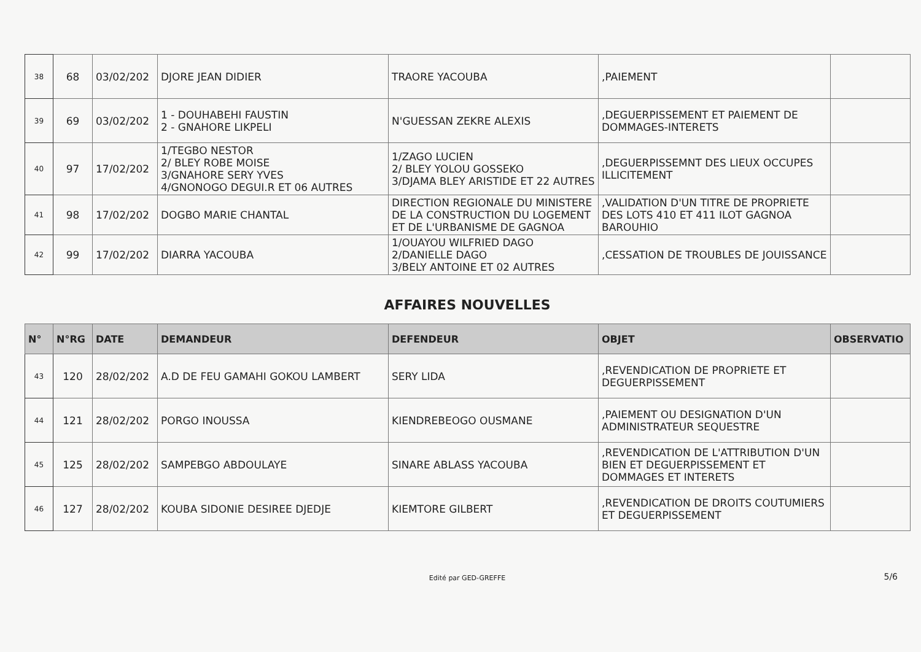| 38 | 68 | 03/02/202 | DJORE JEAN DIDIER | TRAORE YACOUBA | ,PAIEMENT | |
| 39 | 69 | 03/02/202 | 1 - DOUHABEHI FAUSTIN 2 - GNAHORE LIKPELI | N'GUESSAN ZEKRE ALEXIS | ,DEGUERPISSEMENT ET PAIEMENT DE DOMMAGES-INTERETS | |
| 40 | 97 | 17/02/202 | 1/TEGBO NESTOR 2/ BLEY ROBE MOISE 3/GNAHORE SERY YVES 4/GNONOGO DEGUI.R ET 06 AUTRES | 1/ZAGO LUCIEN 2/ BLEY YOLOU GOSSEKO 3/DJAMA BLEY ARISTIDE ET 22 AUTRES | ,DEGUERPISSEMNT DES LIEUX OCCUPES ILLICITEMENT | |
| 41 | 98 | 17/02/202 | DOGBO MARIE CHANTAL | DIRECTION REGIONALE DU MINISTERE DE LA CONSTRUCTION DU LOGEMENT ET DE L'URBANISME DE GAGNOA | ,VALIDATION D'UN TITRE DE PROPRIETE DES LOTS 410 ET 411 ILOT GAGNOA BAROUHIO | |
| 42 | 99 | 17/02/202 | DIARRA YACOUBA | 1/OUAYOU WILFRIED DAGO 2/DANIELLE DAGO 3/BELY ANTOINE ET 02 AUTRES | ,CESSATION DE TROUBLES DE JOUISSANCE | |
AFFAIRES NOUVELLES
| N° | N°RG | DATE | DEMANDEUR | DEFENDEUR | OBJET | OBSERVATIO |
| --- | --- | --- | --- | --- | --- | --- |
| 43 | 120 | 28/02/202 | A.D DE FEU GAMAHI GOKOU LAMBERT | SERY LIDA | ,REVENDICATION DE PROPRIETE ET DEGUERPISSEMENT | |
| 44 | 121 | 28/02/202 | PORGO INOUSSA | KIENDREBEOGO OUSMANE | ,PAIEMENT OU DESIGNATION D'UN ADMINISTRATEUR SEQUESTRE | |
| 45 | 125 | 28/02/202 | SAMPEBGO ABDOULAYE | SINARE ABLASS YACOUBA | ,REVENDICATION DE L'ATTRIBUTION D'UN BIEN ET DEGUERPISSEMENT ET DOMMAGES ET INTERETS | |
| 46 | 127 | 28/02/202 | KOUBA SIDONIE DESIREE DJEDJE | KIEMTORE GILBERT | ,REVENDICATION DE DROITS COUTUMIERS ET DEGUERPISSEMENT | |
Edité par GED-GREFFE 5/6